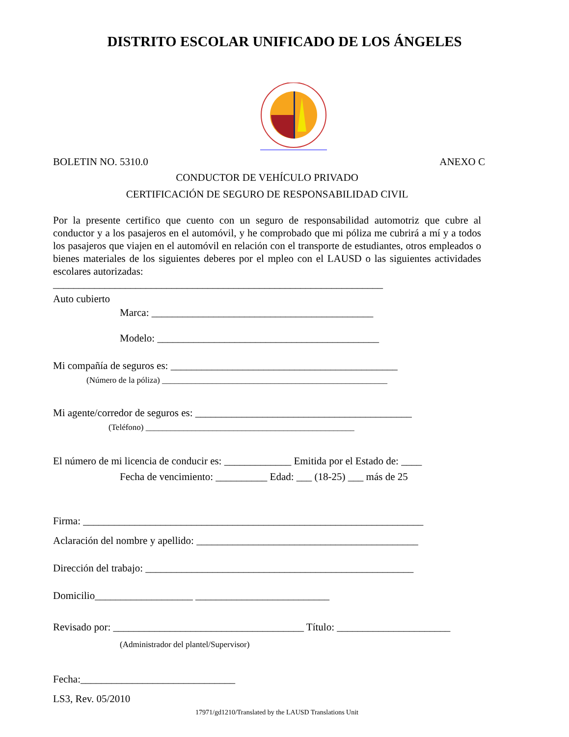DISTRITO ESCOLAR UNIFICADO DE LOS ÁNGELES
BOLETIN NO. 5310.0 ANEXO C
CONDUCTOR DE VEHÍCULO PRIVADO
CERTIFICACIÓN DE SEGURO DE RESPONSABILIDAD CIVIL
Por la presente certifico que cuento con un seguro de responsabilidad automotriz que cubre al conductor y a los pasajeros en el automóvil, y he comprobado que mi póliza me cubrirá a mí y a todos los pasajeros que viajen en el automóvil en relación con el transporte de estudiantes, otros empleados o bienes materiales de los siguientes deberes por el mpleo con el LAUSD o las siguientes actividades escolares autorizadas:
________________________________________________________________
Auto cubierto
Marca: ___________________________________________
Modelo: ___________________________________________
Mi compañía de seguros es: ____________________________________________
(Número de la póliza) ______________________________________________________
Mi agente/corredor de seguros es: __________________________________________
(Teléfono) __________________________________________________
El número de mi licencia de conducir es: _____________ Emitida por el Estado de: ____
Fecha de vencimiento: __________ Edad: ___ (18-25) ___ más de 25
Firma: __________________________________________________________________
Aclaración del nombre y apellido: ___________________________________________
Dirección del trabajo: ____________________________________________________
Domicilio___________________ __________________________
Revisado por: _____________________________________ Título: ______________________
(Administrador del plantel/Supervisor)
Fecha:______________________________
LS3, Rev. 05/2010
17971/gd1210/Translated by the LAUSD Translations Unit